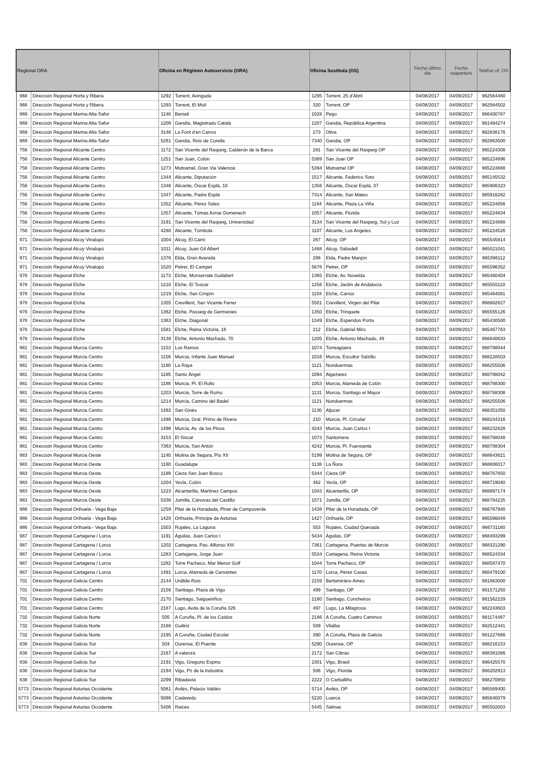| Regional ORA | | Oficina en Régimen Autoservicio (ORA) | | Oficina Sustituta (OS) | | Fecha último dia | Fecha reapertura | Telèfon of. OS |
| --- | --- | --- | --- | --- | --- | --- | --- | --- |
| 968 | Dirección Regional Horta y Ribera | 1292 | Torrent, Avinguda | 1295 | Torrent, 25 d'Abril | 04/08/2017 | 04/09/2017 | 962564460 |
| 968 | Dirección Regional Horta y Ribera | 1293 | Torrent, El Molí | 320 | Torrent, OP | 04/08/2017 | 04/09/2017 | 962564502 |
| 969 | Dirección Regional Marina Alta Safor | 1148 | Benialí | 1028 | Pego | 04/08/2017 | 04/09/2017 | 966400787 |
| 969 | Dirección Regional Marina Alta Safor | 1206 | Gandía, Magistrado Catalá | 1207 | Gandia, República Argentina | 04/08/2017 | 04/09/2017 | 961484274 |
| 969 | Dirección Regional Marina Alta Safor | 3146 | La Font d'en Carros | 273 | Oliva | 04/08/2017 | 04/09/2017 | 962838176 |
| 969 | Dirección Regional Marina Alta Safor | 5261 | Gandia, Rois de Corella | 7340 | Gandia, OP | 04/08/2017 | 04/09/2017 | 962863500 |
| 756 | Dirección Regional Alicante Centro | 1172 | San Vicente del Raspeig, Calderón de la Barca | 281 | San Vicente del Raspeig OP | 04/08/2017 | 04/09/2017 | 965224308 |
| 756 | Dirección Regional Alicante Centro | 1251 | San Juan, Colón | 5389 | San Juan OP | 04/08/2017 | 04/09/2017 | 965224896 |
| 756 | Dirección Regional Alicante Centro | 1273 | Mutxamel, Gran Via Valencia | 5394 | Mutxamel OP | 04/08/2017 | 04/09/2017 | 965224888 |
| 756 | Dirección Regional Alicante Centro | 1344 | Alicante, Diputación | 1517 | Alicante, Federico Soto | 04/08/2017 | 04/09/2017 | 965145532 |
| 756 | Dirección Regional Alicante Centro | 1346 | Alicante, Óscar Esplá, 10 | 1356 | Alicante, Óscar Esplá, 37 | 04/08/2017 | 04/09/2017 | 965906323 |
| 756 | Dirección Regional Alicante Centro | 1347 | Alicante, Padre Esplá | 7314 | Alicante, San Mateo | 04/08/2017 | 04/09/2017 | 965916282 |
| 756 | Dirección Regional Alicante Centro | 1352 | Alicante, Pérez Sales | 1184 | Alicante, Plaza La Viña | 04/08/2017 | 04/09/2017 | 965224856 |
| 756 | Dirección Regional Alicante Centro | 1357 | Alicante, Tómas Aznar Domenech | 1057 | Alicante, Florida | 04/08/2017 | 04/09/2017 | 965224834 |
| 756 | Dirección Regional Alicante Centro | 3191 | San Vicente del Raspeig, Universidad | 3134 | San Vicente del Raspeig, Sol y Luz | 04/08/2017 | 04/09/2017 | 965224868 |
| 756 | Dirección Regional Alicante Centro | 4288 | Alicante, Tómbola | 1107 | Alicante, Los Angeles | 04/08/2017 | 04/09/2017 | 965224526 |
| 971 | Dirección Regional Alcoy Vinalopó | 1004 | Alcoy, El Camí | 267 | Alcoy, OP | 04/08/2017 | 04/09/2017 | 965545814 |
| 971 | Dirección Regional Alcoy Vinalopó | 1011 | Alcoy, Juan Gil Albert | 1468 | Alcoy, Sabadell | 04/08/2017 | 04/09/2017 | 965521041 |
| 971 | Dirección Regional Alcoy Vinalopó | 1376 | Elda, Gran Avenida | 286 | Elda, Padre Manjón | 04/08/2017 | 04/09/2017 | 965396112 |
| 971 | Dirección Regional Alcoy Vinalopó | 1520 | Petrer, El Campet | 5676 | Petrer, OP | 04/08/2017 | 04/09/2017 | 965596352 |
| 978 | Dirección Regional Elche | 1173 | Elche, Monserrate Guilabert | 1365 | Elche, Av. Novelda | 04/08/2017 | 04/09/2017 | 965460404 |
| 978 | Dirección Regional Elche | 1210 | Elche, El Toscar | 1256 | Elche, Jardín de Andalucía | 04/08/2017 | 04/09/2017 | 965555110 |
| 978 | Dirección Regional Elche | 1219 | Elche, San Crispín | 1104 | Elche, Carrús | 04/08/2017 | 04/09/2017 | 965464061 |
| 978 | Dirección Regional Elche | 1355 | Crevillent, San Vicente Ferrer | 5501 | Crevillent, Virgen del Pilar | 04/08/2017 | 04/09/2017 | 966682627 |
| 978 | Dirección Regional Elche | 1362 | Elche, Passeig de Germanies | 1350 | Elche, Trinquete | 04/08/2017 | 04/09/2017 | 965555126 |
| 978 | Dirección Regional Elche | 1363 | Elche, Diagonal | 1349 | Elche, Esperidon Porta | 04/08/2017 | 04/09/2017 | 965430500 |
| 978 | Dirección Regional Elche | 1581 | Elche, Reina Victoria, 16 | 212 | Elche, Gabriel Miro | 04/08/2017 | 04/09/2017 | 965467763 |
| 978 | Dirección Regional Elche | 3138 | Elche, Antonio Machado, 70 | 1205 | Elche, Antonio Machado, 49 | 04/08/2017 | 04/09/2017 | 966640633 |
| 981 | Dirección Regional Murcia Centro | 1153 | Los Ramos | 1074 | Torreagüera | 04/08/2017 | 04/09/2017 | 968788044 |
| 981 | Dirección Regional Murcia Centro | 1156 | Murcia, Infante Juan Manuel | 1016 | Murcia, Escultor Salzillo | 04/08/2017 | 04/09/2017 | 968228503 |
| 981 | Dirección Regional Murcia Centro | 1180 | La Raya | 1121 | Nonduermas | 04/08/2017 | 04/09/2017 | 968255506 |
| 981 | Dirección Regional Murcia Centro | 1185 | Santo Ángel | 1094 | Algezares | 04/08/2017 | 04/09/2017 | 968788042 |
| 981 | Dirección Regional Murcia Centro | 1188 | Murcia, Pl. El Rollo | 1053 | Murcia, Alameda de Colón | 04/08/2017 | 04/09/2017 | 968788300 |
| 981 | Dirección Regional Murcia Centro | 1203 | Murcia, Torre de Romo | 1131 | Murcia, Santiago el Mayor | 04/08/2017 | 04/09/2017 | 968788308 |
| 981 | Dirección Regional Murcia Centro | 1214 | Murcia, Camino del Badel | 1121 | Nonduermas | 04/08/2017 | 04/09/2017 | 968255506 |
| 981 | Dirección Regional Murcia Centro | 1492 | San Ginés | 1130 | Aljucer | 04/08/2017 | 04/09/2017 | 968351050 |
| 981 | Dirección Regional Murcia Centro | 1496 | Murcia, Gral. Primo de Rivera | 210 | Murcia, Pl. Circular | 04/08/2017 | 04/09/2017 | 968244316 |
| 981 | Dirección Regional Murcia Centro | 1498 | Murcia, Av. de los Pinos | 4243 | Murcia, Juan Carlos I | 04/08/2017 | 04/09/2017 | 968232628 |
| 981 | Dirección Regional Murcia Centro | 3153 | El Siscar | 1073 | Santomera | 04/08/2017 | 04/09/2017 | 968788048 |
| 981 | Dirección Regional Murcia Centro | 7363 | Murcia, San Antón | 4242 | Murcia, Pl. Fuensanta | 04/08/2017 | 04/09/2017 | 968788304 |
| 983 | Dirección Regional Murcia Oeste | 1140 | Molina de Segura, Pío XII | 5199 | Molina de Segura, OP | 04/08/2017 | 04/09/2017 | 968643621 |
| 983 | Dirección Regional Murcia Oeste | 1160 | Guadalupe | 1138 | La Ñora | 04/08/2017 | 04/09/2017 | 968806017 |
| 983 | Dirección Regional Murcia Oeste | 1189 | Cieza San Juan Bosco | 5344 | Cieza OP | 04/08/2017 | 04/09/2017 | 968767850 |
| 983 | Dirección Regional Murcia Oeste | 1204 | Yecla, Colón | 462 | Yecla, OP | 04/08/2017 | 04/09/2017 | 968719040 |
| 983 | Dirección Regional Murcia Oeste | 1223 | Alcantarilla, Martínez Campos | 1043 | Alcantarilla, OP | 04/08/2017 | 04/09/2017 | 968897174 |
| 983 | Dirección Regional Murcia Oeste | 5336 | Jumilla, Cánovas del Castillo | 1571 | Jumilla, OP | 04/08/2017 | 04/09/2017 | 968784225 |
| 986 | Dirección Regional Orihuela - Vega Baja | 1259 | Pilar de la Horadada, Pinar de Campoverde | 1438 | Pilar de la Horadada, OP | 04/08/2017 | 04/09/2017 | 966767940 |
| 986 | Dirección Regional Orihuela - Vega Baja | 1428 | Orihuela, Príncipe de Asturias | 1427 | Orihuela, OP | 04/08/2017 | 04/09/2017 | 965596049 |
| 986 | Dirección Regional Orihuela - Vega Baja | 1503 | Rojales, La Laguna | 553 | Rojales, Ciudad Quesada | 04/08/2017 | 04/09/2017 | 966731180 |
| 987 | Dirección Regional Cartagena / Lorca | 1191 | Águilas, Juan Carlos I | 5434 | Águilas, OP | 04/08/2017 | 04/09/2017 | 968493299 |
| 987 | Dirección Regional Cartagena / Lorca | 1202 | Cartagena, Pas. Alfonso XIII | 7361 | Cartagena, Puertas de Murcia | 04/08/2017 | 04/09/2017 | 968321290 |
| 987 | Dirección Regional Cartagena / Lorca | 1263 | Cartagena, Jorge Juan | 5534 | Cartagena, Reina Victoria | 04/08/2017 | 04/09/2017 | 968524334 |
| 987 | Dirección Regional Cartagena / Lorca | 1282 | Torre Pacheco, Mar Menor Golf | 1044 | Torre Pacheco, OP | 04/08/2017 | 04/09/2017 | 968587470 |
| 987 | Dirección Regional Cartagena / Lorca | 1491 | Lorca, Alameda de Cervantes | 1170 | Lorca, Pérez Casas | 04/08/2017 | 04/09/2017 | 968479100 |
| 701 | Dirección Regional Galicia Centro | 2144 | Urdilde-Rois | 2159 | Bertamiráns-Ames | 04/08/2017 | 04/09/2017 | 981883000 |
| 701 | Dirección Regional Galicia Centro | 2156 | Santiago, Plaza de Vigo | 499 | Santiago, OP | 04/08/2017 | 04/09/2017 | 981571250 |
| 701 | Dirección Regional Galicia Centro | 2170 | Santiago, Salgueiriños | 2180 | Santiago, Concheiros | 04/08/2017 | 04/09/2017 | 981562229 |
| 701 | Dirección Regional Galicia Centro | 2187 | Lugo, Avda de la Coruña 326 | 497 | Lugo, La Milagrosa | 04/08/2017 | 04/09/2017 | 982243603 |
| 732 | Dirección Regional Galicia Norte | 505 | A Coruña, Pl. de los Caídos | 2186 | A Coruña, Cuatro Caminos | 04/08/2017 | 04/09/2017 | 981174497 |
| 732 | Dirección Regional Galicia Norte | 2166 | Guitiriz | 509 | Vilalba | 04/08/2017 | 04/09/2017 | 982512441 |
| 732 | Dirección Regional Galicia Norte | 2195 | A Coruña, Ciudad Escolar | 390 | A Coruña, Plaza de Galicia | 04/08/2017 | 04/09/2017 | 981227666 |
| 838 | Dirección Regional Galicia Sur | 504 | Ourense, El Puente | 5290 | Ourense, OP | 04/08/2017 | 04/09/2017 | 988216153 |
| 838 | Dirección Regional Galicia Sur | 2167 | A valenzá | 2172 | San Cibrao | 04/08/2017 | 04/09/2017 | 988381066 |
| 838 | Dirección Regional Galicia Sur | 2191 | Vigo, Gregorio Espino | 2301 | Vigo, Brasil | 04/08/2017 | 04/09/2017 | 986425570 |
| 838 | Dirección Regional Galicia Sur | 2194 | Vigo, Pz de la Industria | 506 | Vigo, Florida | 04/08/2017 | 04/09/2017 | 986202913 |
| 838 | Dirección Regional Galicia Sur | 2299 | Ribadavia | 2222 | O Carballiño | 04/08/2017 | 04/09/2017 | 988270850 |
| 5773 | Dirección Regional Asturias Occidente | 5061 | Avilés, Palacio Valdés | 5714 | Avilés, OP | 04/08/2017 | 04/09/2017 | 985569400 |
| 5773 | Dirección Regional Asturias Occidente | 5086 | Cadavedo | 5220 | Luarca | 04/08/2017 | 04/09/2017 | 985640079 |
| 5773 | Dirección Regional Asturias Occidente | 5406 | Raices | 5445 | Salinas | 04/08/2017 | 04/09/2017 | 985502003 |